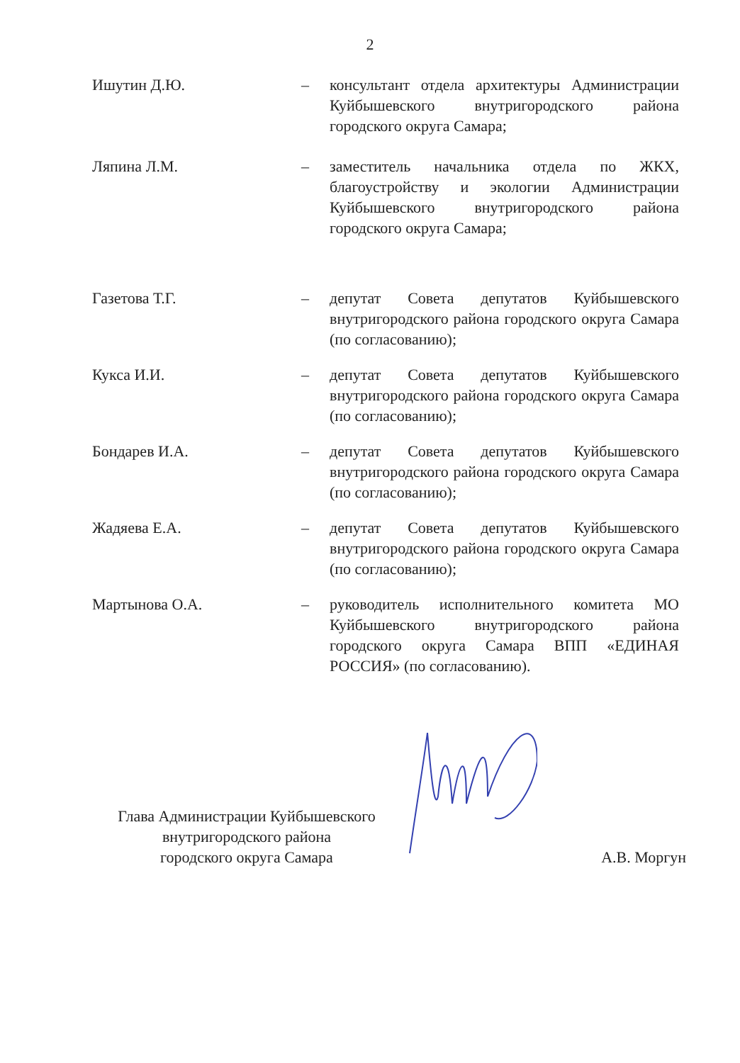2
Ишутин Д.Ю. – консультант отдела архитектуры Администрации Куйбышевского внутригородского района городского округа Самара;
Ляпина Л.М. – заместитель начальника отдела по ЖКХ, благоустройству и экологии Администрации Куйбышевского внутригородского района городского округа Самара;
Газетова Т.Г. – депутат Совета депутатов Куйбышевского внутригородского района городского округа Самара (по согласованию);
Кукса И.И. – депутат Совета депутатов Куйбышевского внутригородского района городского округа Самара (по согласованию);
Бондарев И.А. – депутат Совета депутатов Куйбышевского внутригородского района городского округа Самара (по согласованию);
Жадяева Е.А. – депутат Совета депутатов Куйбышевского внутригородского района городского округа Самара (по согласованию);
Мартынова О.А. – руководитель исполнительного комитета МО Куйбышевского внутригородского района городского округа Самара ВПП «ЕДИНАЯ РОССИЯ» (по согласованию).
Глава Администрации Куйбышевского
внутригородского района
городского округа Самара
А.В. Моргун